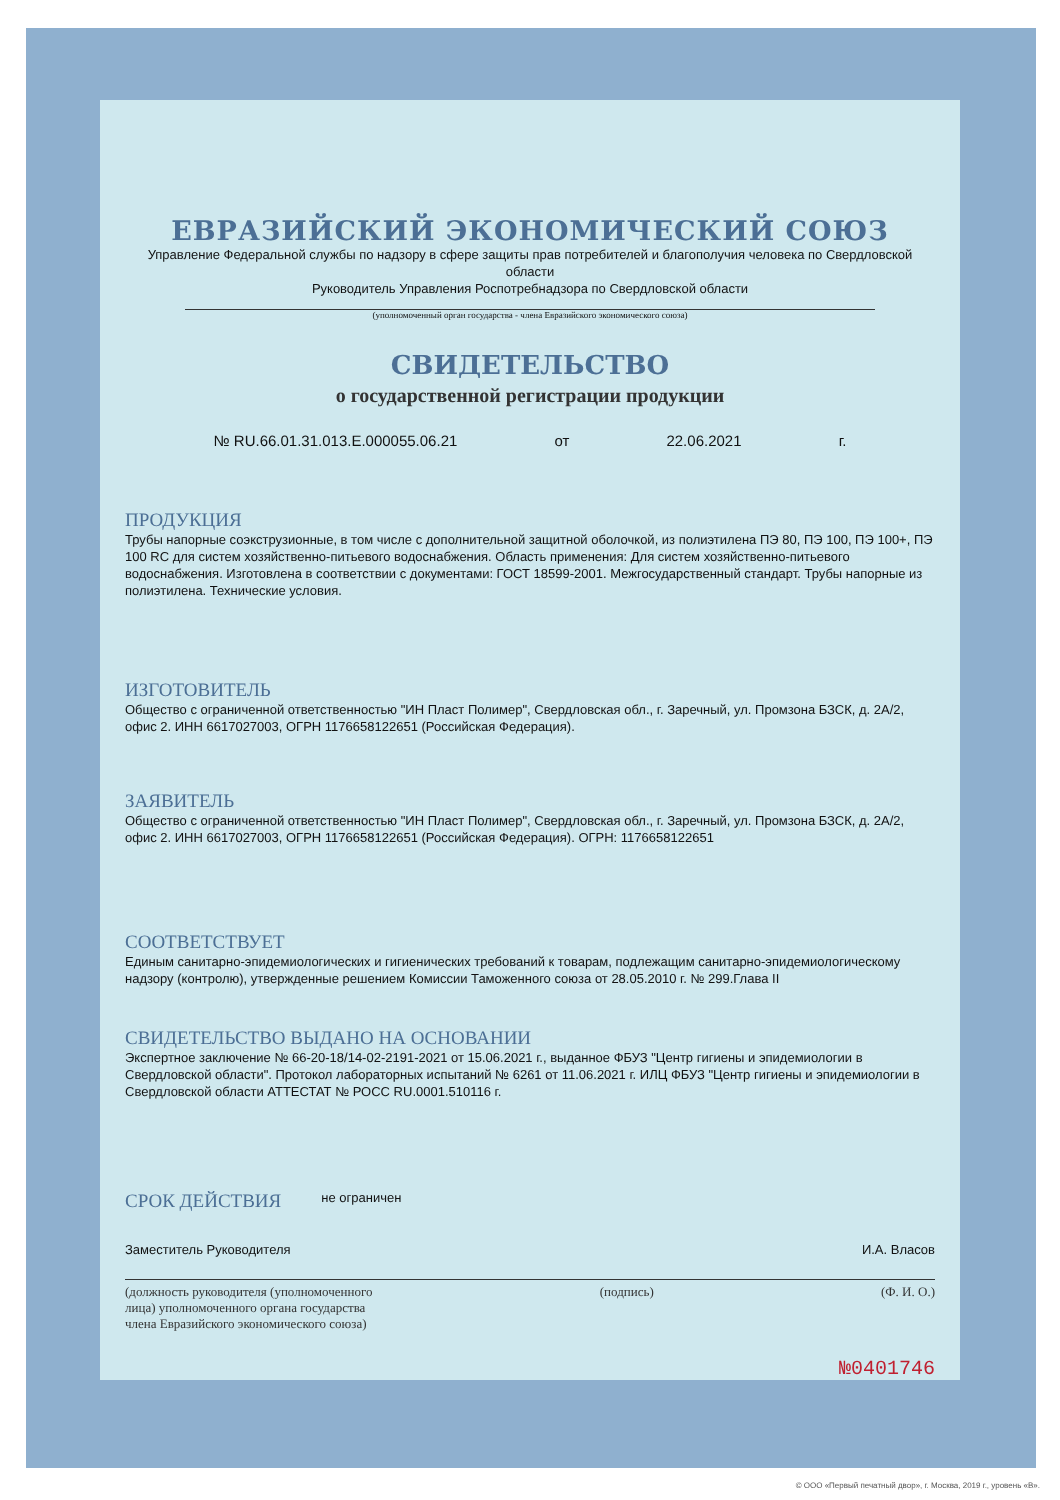ЕВРАЗИЙСКИЙ ЭКОНОМИЧЕСКИЙ СОЮЗ
Управление Федеральной службы по надзору в сфере защиты прав потребителей и благополучия человека по Свердловской области
Руководитель Управления Роспотребнадзора по Свердловской области
(уполномоченный орган государства - члена Евразийского экономического союза)
СВИДЕТЕЛЬСТВО
о государственной регистрации продукции
№ RU.66.01.31.013.E.000055.06.21 от 22.06.2021 г.
ПРОДУКЦИЯ
Трубы напорные соэкструзионные, в том числе с дополнительной защитной оболочкой, из полиэтилена ПЭ 80, ПЭ 100, ПЭ 100+, ПЭ 100 RC для систем хозяйственно-питьевого водоснабжения. Область применения: Для систем хозяйственно-питьевого водоснабжения. Изготовлена в соответствии с документами: ГОСТ 18599-2001. Межгосударственный стандарт. Трубы напорные из полиэтилена. Технические условия.
ИЗГОТОВИТЕЛЬ
Общество с ограниченной ответственностью "ИН Пласт Полимер", Свердловская обл., г. Заречный, ул. Промзона БЗСК, д. 2А/2, офис 2. ИНН 6617027003, ОГРН 1176658122651 (Российская Федерация).
ЗАЯВИТЕЛЬ
Общество с ограниченной ответственностью "ИН Пласт Полимер", Свердловская обл., г. Заречный, ул. Промзона БЗСК, д. 2А/2, офис 2. ИНН 6617027003, ОГРН 1176658122651 (Российская Федерация). ОГРН: 1176658122651
СООТВЕТСТВУЕТ
Единым санитарно-эпидемиологических и гигиенических требований к товарам, подлежащим санитарно-эпидемиологическому надзору (контролю), утвержденные решением Комиссии Таможенного союза от 28.05.2010 г. № 299.Глава II
СВИДЕТЕЛЬСТВО ВЫДАНО НА ОСНОВАНИИ
Экспертное заключение № 66-20-18/14-02-2191-2021 от 15.06.2021 г., выданное ФБУЗ "Центр гигиены и эпидемиологии в Свердловской области". Протокол лабораторных испытаний № 6261 от 11.06.2021 г. ИЛЦ ФБУЗ "Центр гигиены и эпидемиологии в Свердловской области АТТЕСТАТ № РОСС RU.0001.510116 г.
СРОК ДЕЙСТВИЯ не ограничен
Заместитель Руководителя И.А. Власов
(должность руководителя (уполномоченного
лица) уполномоченного органа государства
члена Евразийского экономического союза) (подпись) (Ф. И. О.)
№0401746
© ООО «Первый печатный двор», г. Москва, 2019 г., уровень «В».